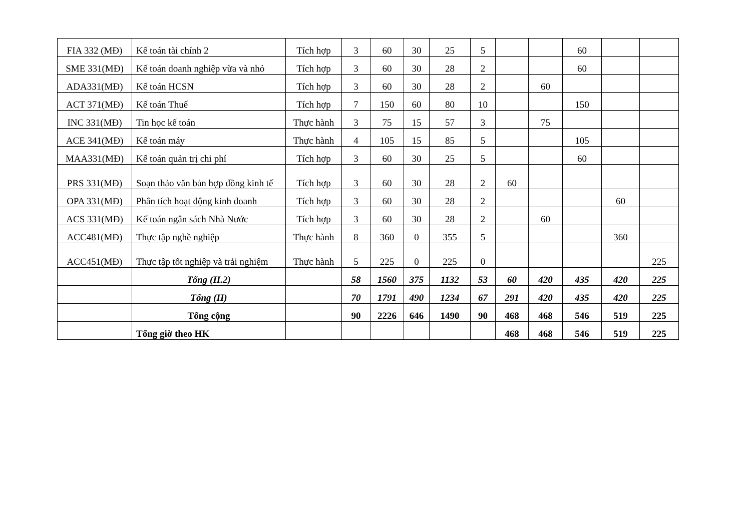| FIA 332 (MĐ) | Kế toán tài chính 2 | Tích hợp | 3 | 60 | 30 | 25 | 5 | | | 60 | | |
| SME 331(MĐ) | Kế toán doanh nghiệp vừa và nhỏ | Tích hợp | 3 | 60 | 30 | 28 | 2 | | | 60 | | |
| ADA331(MĐ) | Kế toán HCSN | Tích hợp | 3 | 60 | 30 | 28 | 2 | | 60 | | | |
| ACT 371(MĐ) | Kế toán Thuế | Tích hợp | 7 | 150 | 60 | 80 | 10 | | | 150 | | |
| INC 331(MĐ) | Tin học kế toán | Thực hành | 3 | 75 | 15 | 57 | 3 | | 75 | | | |
| ACE 341(MĐ) | Kế toán máy | Thực hành | 4 | 105 | 15 | 85 | 5 | | | 105 | | |
| MAA331(MĐ) | Kế toán quản trị chi phí | Tích hợp | 3 | 60 | 30 | 25 | 5 | | | 60 | | |
| PRS 331(MĐ) | Soạn thảo văn bản hợp đồng kinh tế | Tích hợp | 3 | 60 | 30 | 28 | 2 | 60 | | | | |
| OPA 331(MĐ) | Phân tích hoạt động kinh doanh | Tích hợp | 3 | 60 | 30 | 28 | 2 | | | | 60 | |
| ACS 331(MĐ) | Kế toán ngân sách Nhà Nước | Tích hợp | 3 | 60 | 30 | 28 | 2 | | 60 | | | |
| ACC481(MĐ) | Thực tập nghề nghiệp | Thực hành | 8 | 360 | 0 | 355 | 5 | | | | 360 | |
| ACC451(MĐ) | Thực tập tốt nghiệp và trải nghiệm | Thực hành | 5 | 225 | 0 | 225 | 0 | | | | | 225 |
| | Tổng (II.2) | | 58 | 1560 | 375 | 1132 | 53 | 60 | 420 | 435 | 420 | 225 |
| | Tổng (II) | | 70 | 1791 | 490 | 1234 | 67 | 291 | 420 | 435 | 420 | 225 |
| | Tổng cộng | | 90 | 2226 | 646 | 1490 | 90 | 468 | 468 | 546 | 519 | 225 |
| | Tổng giờ theo HK | | | | | | | 468 | 468 | 546 | 519 | 225 |